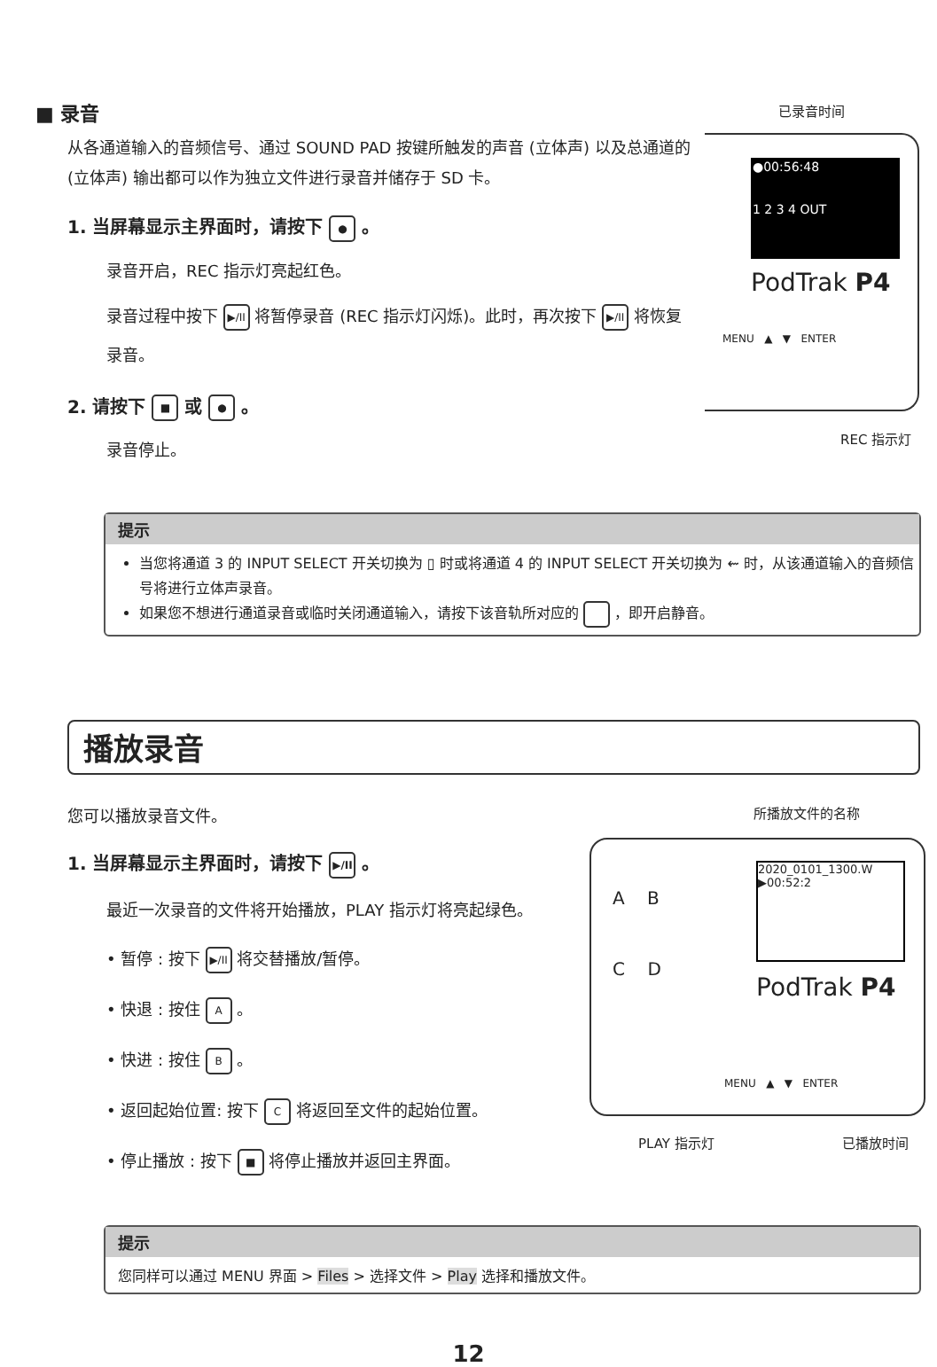■ 录音
从各通道输入的音频信号、通过 SOUND PAD 按键所触发的声音 (立体声) 以及总通道的 (立体声) 输出都可以作为独立文件进行录音并储存于 SD 卡。
1. 当屏幕显示主界面时，请按下 ● 。
录音开启，REC 指示灯亮起红色。
录音过程中按下 ▶/II 将暂停录音 (REC 指示灯闪烁)。此时，再次按下 ▶/II 将恢复录音。
2. 请按下 ■ 或 ● 。
录音停止。
已录音时间
●00:56:48
1 2 3 4 OUT
PodTrak P4
MENU ▲ ▼ ENTER
REC 指示灯
提示
当您将通道 3 的 INPUT SELECT 开关切换为 ▯ 时或将通道 4 的 INPUT SELECT 开关切换为 ⇜ 时，从该通道输入的音频信号将进行立体声录音。
如果您不想进行通道录音或临时关闭通道输入，请按下该音轨所对应的 ，即开启静音。
播放录音
您可以播放录音文件。
1. 当屏幕显示主界面时，请按下 ▶/II 。
最近一次录音的文件将开始播放，PLAY 指示灯将亮起绿色。
• 暂停 : 按下 ▶/II 将交替播放/暂停。
• 快退 : 按住 A 。
• 快进 : 按住 B 。
• 返回起始位置: 按下 C 将返回至文件的起始位置。
• 停止播放 : 按下 ■ 将停止播放并返回主界面。
所播放文件的名称
A B
C D
2020_0101_1300.W
▶00:52:2
PodTrak P4
MENU ▲ ▼ ENTER
PLAY 指示灯 已播放时间
提示
您同样可以通过 MENU 界面 > Files > 选择文件 > Play 选择和播放文件。
12